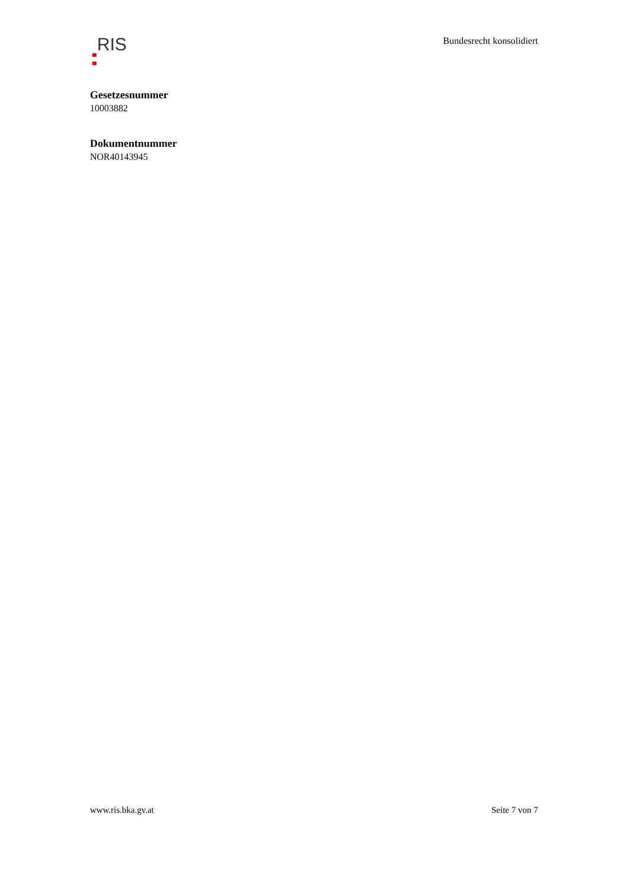RIS
Bundesrecht konsolidiert
Gesetzesnummer
10003882
Dokumentnummer
NOR40143945
www.ris.bka.gv.at Seite 7 von 7